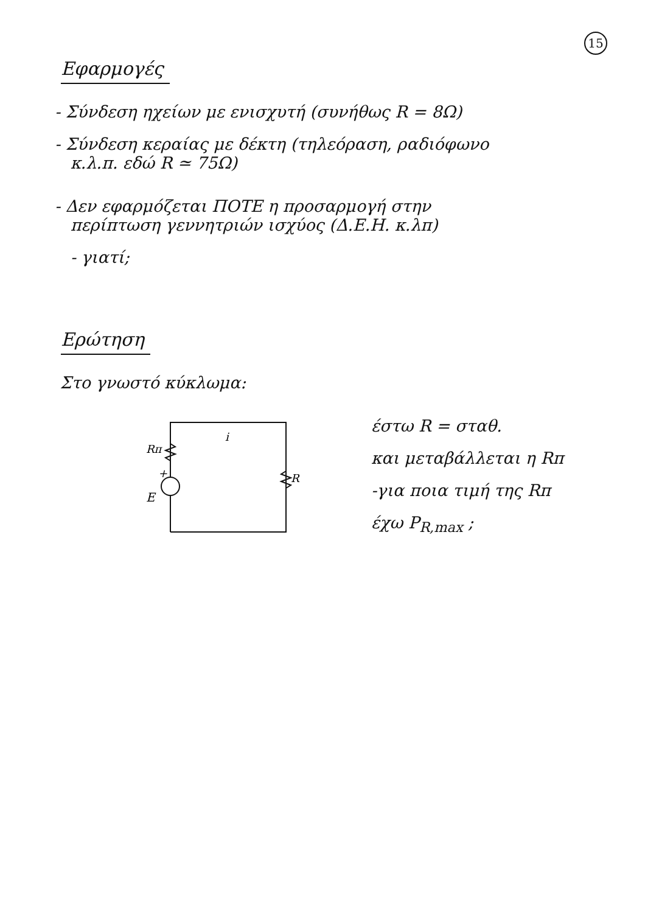15
Εφαρμογές
- Σύνδεση ηχείων με ενισχυτή (συνήθως R = 8Ω)
- Σύνδεση κεραίας με δέκτη (τηλεόραση, ραδιόφωνο
κ.λ.π. εδώ R ≃ 75Ω)
- Δεν εφαρμόζεται ΠΟΤΕ η προσαρμογή στην
περίπτωση γεννητριών ισχύος (Δ.Ε.Η. κ.λπ)
- γιατί;
Ερώτηση
Στο γνωστό κύκλωμα:
Rπ
R
+
E
i
έστω R = σταθ.
και μεταβάλλεται η Rπ
-για ποια τιμή της Rπ
έχω P<sub>R,max</sub> ;